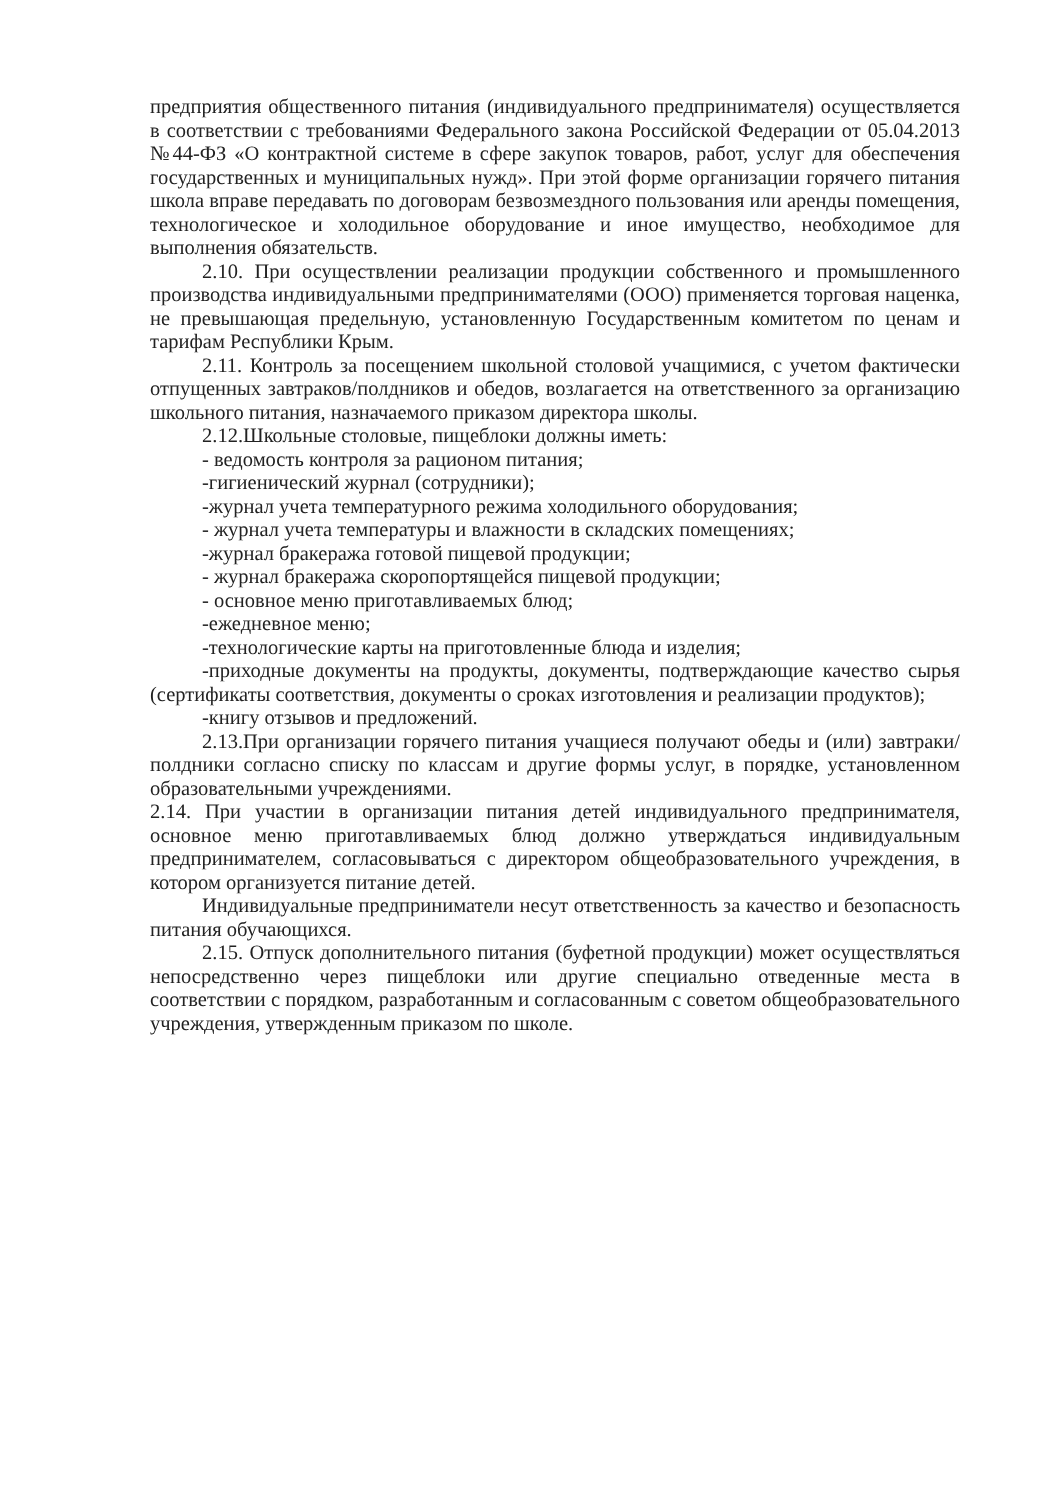предприятия общественного питания (индивидуального предпринимателя) осуществляется в соответствии с требованиями Федерального закона Российской Федерации от 05.04.2013 №44-ФЗ «О контрактной системе в сфере закупок товаров, работ, услуг для обеспечения государственных и муниципальных нужд». При этой форме организации горячего питания школа вправе передавать по договорам безвозмездного пользования или аренды помещения, технологическое и холодильное оборудование и иное имущество, необходимое для выполнения обязательств.
2.10. При осуществлении реализации продукции собственного и промышленного производства индивидуальными предпринимателями (ООО) применяется торговая наценка, не превышающая предельную, установленную Государственным комитетом по ценам и тарифам Республики Крым.
2.11. Контроль за посещением школьной столовой учащимися, с учетом фактически отпущенных завтраков/полдников и обедов, возлагается на ответственного за организацию школьного питания, назначаемого приказом директора школы.
2.12.Школьные столовые, пищеблоки должны иметь:
- ведомость контроля за рационом питания;
-гигиенический журнал (сотрудники);
-журнал учета температурного режима холодильного оборудования;
- журнал учета температуры и влажности в складских помещениях;
-журнал бракеража готовой пищевой продукции;
- журнал бракеража скоропортящейся пищевой продукции;
- основное меню приготавливаемых блюд;
-ежедневное меню;
-технологические карты на приготовленные блюда и изделия;
-приходные документы на продукты, документы, подтверждающие качество сырья (сертификаты соответствия, документы о сроках изготовления и реализации продуктов);
-книгу отзывов и предложений.
2.13.При организации горячего питания учащиеся получают обеды и (или) завтраки/полдники согласно списку по классам и другие формы услуг, в порядке, установленном образовательными учреждениями.
2.14. При участии в организации питания детей индивидуального предпринимателя, основное меню приготавливаемых блюд должно утверждаться индивидуальным предпринимателем, согласовываться с директором общеобразовательного учреждения, в котором организуется питание детей.
Индивидуальные предприниматели несут ответственность за качество и безопасность питания обучающихся.
2.15. Отпуск дополнительного питания (буфетной продукции) может осуществляться непосредственно через пищеблоки или другие специально отведенные места в соответствии с порядком, разработанным и согласованным с советом общеобразовательного учреждения, утвержденным приказом по школе.